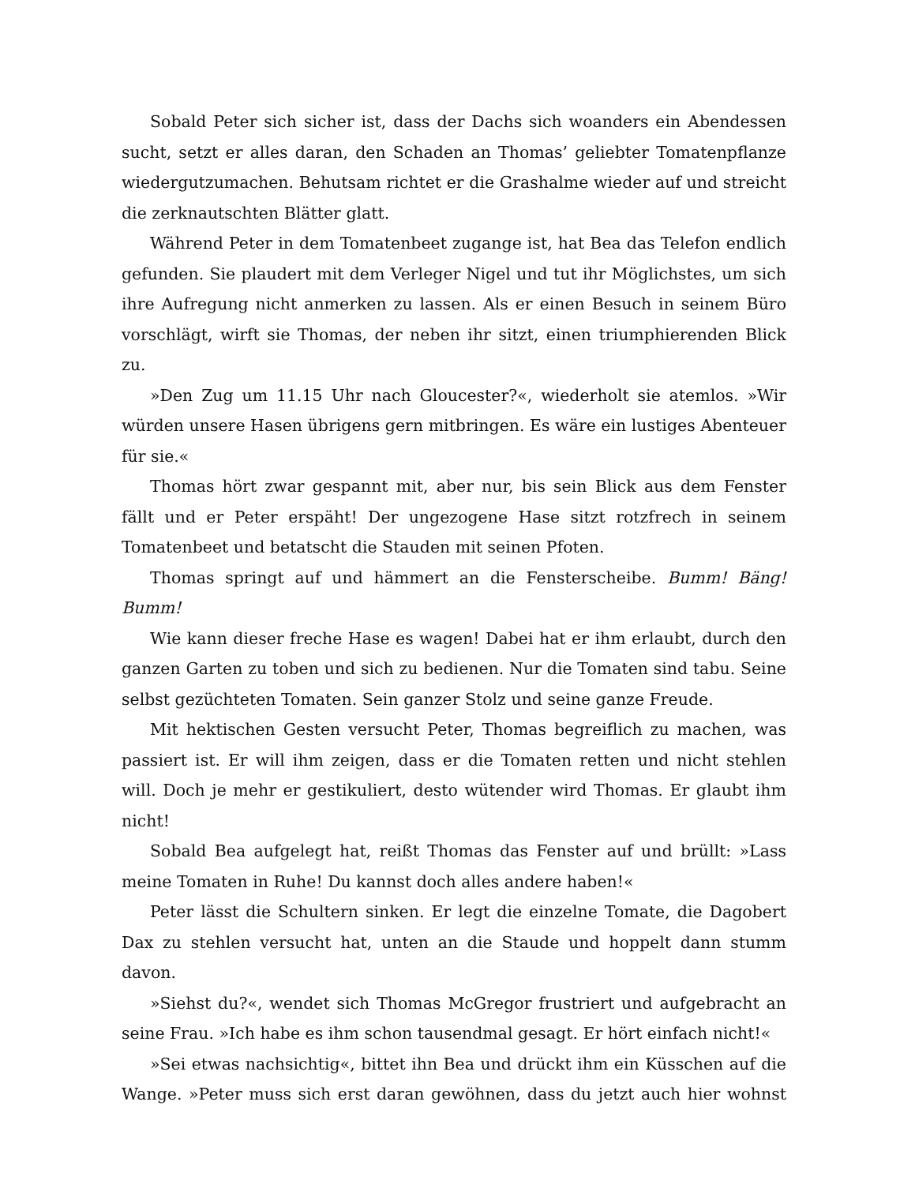Sobald Peter sich sicher ist, dass der Dachs sich woanders ein Abendessen sucht, setzt er alles daran, den Schaden an Thomas’ geliebter Tomatenpflanze wiedergutzumachen. Behutsam richtet er die Grashalme wieder auf und streicht die zerknautschten Blätter glatt.
Während Peter in dem Tomatenbeet zugange ist, hat Bea das Telefon endlich gefunden. Sie plaudert mit dem Verleger Nigel und tut ihr Möglichstes, um sich ihre Aufregung nicht anmerken zu lassen. Als er einen Besuch in seinem Büro vorschlägt, wirft sie Thomas, der neben ihr sitzt, einen triumphierenden Blick zu.
»Den Zug um 11.15 Uhr nach Gloucester?«, wiederholt sie atemlos. »Wir würden unsere Hasen übrigens gern mitbringen. Es wäre ein lustiges Abenteuer für sie.«
Thomas hört zwar gespannt mit, aber nur, bis sein Blick aus dem Fenster fällt und er Peter erspäht! Der ungezogene Hase sitzt rotzfrech in seinem Tomatenbeet und betatscht die Stauden mit seinen Pfoten.
Thomas springt auf und hämmert an die Fensterscheibe. Bumm! Bäng! Bumm!
Wie kann dieser freche Hase es wagen! Dabei hat er ihm erlaubt, durch den ganzen Garten zu toben und sich zu bedienen. Nur die Tomaten sind tabu. Seine selbst gezüchteten Tomaten. Sein ganzer Stolz und seine ganze Freude.
Mit hektischen Gesten versucht Peter, Thomas begreiflich zu machen, was passiert ist. Er will ihm zeigen, dass er die Tomaten retten und nicht stehlen will. Doch je mehr er gestikuliert, desto wütender wird Thomas. Er glaubt ihm nicht!
Sobald Bea aufgelegt hat, reißt Thomas das Fenster auf und brüllt: »Lass meine Tomaten in Ruhe! Du kannst doch alles andere haben!«
Peter lässt die Schultern sinken. Er legt die einzelne Tomate, die Dagobert Dax zu stehlen versucht hat, unten an die Staude und hoppelt dann stumm davon.
»Siehst du?«, wendet sich Thomas McGregor frustriert und aufgebracht an seine Frau. »Ich habe es ihm schon tausendmal gesagt. Er hört einfach nicht!«
»Sei etwas nachsichtig«, bittet ihn Bea und drückt ihm ein Küsschen auf die Wange. »Peter muss sich erst daran gewöhnen, dass du jetzt auch hier wohnst